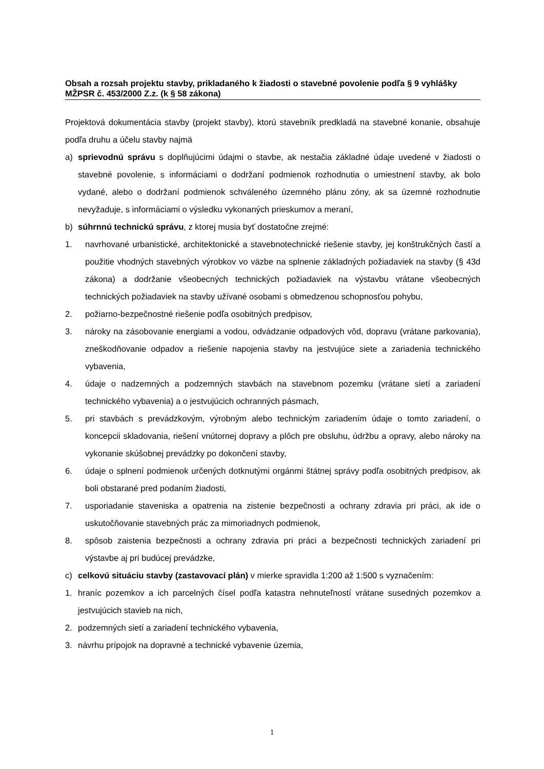Obsah a rozsah projektu stavby, prikladaného k žiadosti o stavebné povolenie podľa § 9 vyhlášky MŽPSR č. 453/2000 Z.z. (k § 58 zákona)
Projektová dokumentácia stavby (projekt stavby), ktorú stavebník predkladá na stavebné konanie, obsahuje podľa druhu a účelu stavby najmä
a) sprievodnú správu s doplňujúcimi údajmi o stavbe, ak nestačia základné údaje uvedené v žiadosti o stavebné povolenie, s informáciami o dodržaní podmienok rozhodnutia o umiestnení stavby, ak bolo vydané, alebo o dodržaní podmienok schváleného územného plánu zóny, ak sa územné rozhodnutie nevyžaduje, s informáciami o výsledku vykonaných prieskumov a meraní,
b) súhrnnú technickú správu, z ktorej musia byť dostatočne zrejmé:
1. navrhované urbanistické, architektonické a stavebnotechnické riešenie stavby, jej konštrukčných častí a použitie vhodných stavebných výrobkov vo väzbe na splnenie základných požiadaviek na stavby (§ 43d zákona) a dodržanie všeobecných technických požiadaviek na výstavbu vrátane všeobecných technických požiadaviek na stavby užívané osobami s obmedzenou schopnosťou pohybu,
2. požiarno-bezpečnostné riešenie podľa osobitných predpisov,
3. nároky na zásobovanie energiami a vodou, odvádzanie odpadových vôd, dopravu (vrátane parkovania), zneškodňovanie odpadov a riešenie napojenia stavby na jestvujúce siete a zariadenia technického vybavenia,
4. údaje o nadzemných a podzemných stavbách na stavebnom pozemku (vrátane sietí a zariadení technického vybavenia) a o jestvujúcich ochranných pásmach,
5. pri stavbách s prevádzkovým, výrobným alebo technickým zariadením údaje o tomto zariadení, o koncepcii skladovania, riešení vnútornej dopravy a plôch pre obsluhu, údržbu a opravy, alebo nároky na vykonanie skúšobnej prevádzky po dokončení stavby,
6. údaje o splnení podmienok určených dotknutými orgánmi štátnej správy podľa osobitných predpisov, ak boli obstarané pred podaním žiadosti,
7. usporiadanie staveniska a opatrenia na zistenie bezpečnosti a ochrany zdravia pri práci, ak ide o uskutočňovanie stavebných prác za mimoriadnych podmienok,
8. spôsob zaistenia bezpečnosti a ochrany zdravia pri práci a bezpečnosti technických zariadení pri výstavbe aj pri budúcej prevádzke,
c) celkovú situáciu stavby (zastavovací plán) v mierke spravidla 1:200 až 1:500 s vyznačením:
1. hraníc pozemkov a ich parcelných čísel podľa katastra nehnuteľností vrátane susedných pozemkov a jestvujúcich stavieb na nich,
2. podzemných sietí a zariadení technického vybavenia,
3. návrhu prípojok na dopravné a technické vybavenie územia,
1